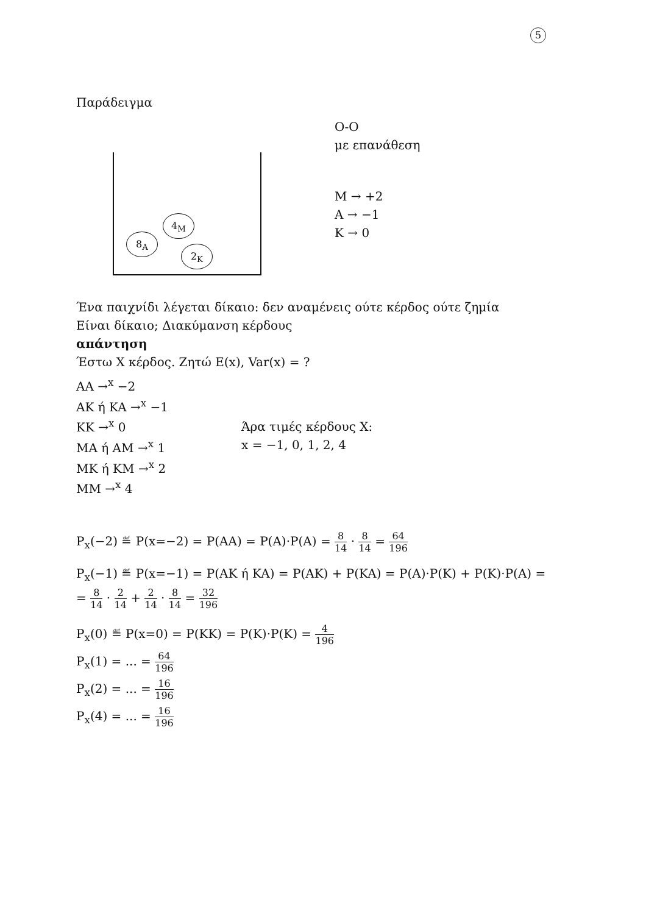5
Παράδειγμα
8<sub>A</sub>
4<sub>M</sub>
2<sub>K</sub>
O‑O
με επανάθεση
M → +2
A → −1
K → 0
Ένα παιχνίδι λέγεται δίκαιο: δεν αναμένεις ούτε κέρδος ούτε ζημία
Είναι δίκαιο; Διακύμανση κέρδους
απάντηση
Έστω X κέρδος. Ζητώ E(x), Var(x) = ?
AA →<sup>x</sup> −2
AK ή KA →<sup>x</sup> −1
KK →<sup>x</sup> 0
MA ή AM →<sup>x</sup> 1
MK ή KM →<sup>x</sup> 2
MM →<sup>x</sup> 4
Άρα τιμές κέρδους X:
x = −1, 0, 1, 2, 4
P<sub>x</sub>(−2) ≝ P(x=−2) = P(AA) = P(A)·P(A) = 8 14 · 8 14 = 64 196
P<sub>x</sub>(−1) ≝ P(x=−1) = P(AK ή KA) = P(AK) + P(KA) = P(A)·P(K) + P(K)·P(A) =
= 8 14 · 2 14 + 2 14 · 8 14 = 32 196
P<sub>x</sub>(0) ≝ P(x=0) = P(KK) = P(K)·P(K) = 4 196
P<sub>x</sub>(1) = ... = 64 196
P<sub>x</sub>(2) = ... = 16 196
P<sub>x</sub>(4) = ... = 16 196